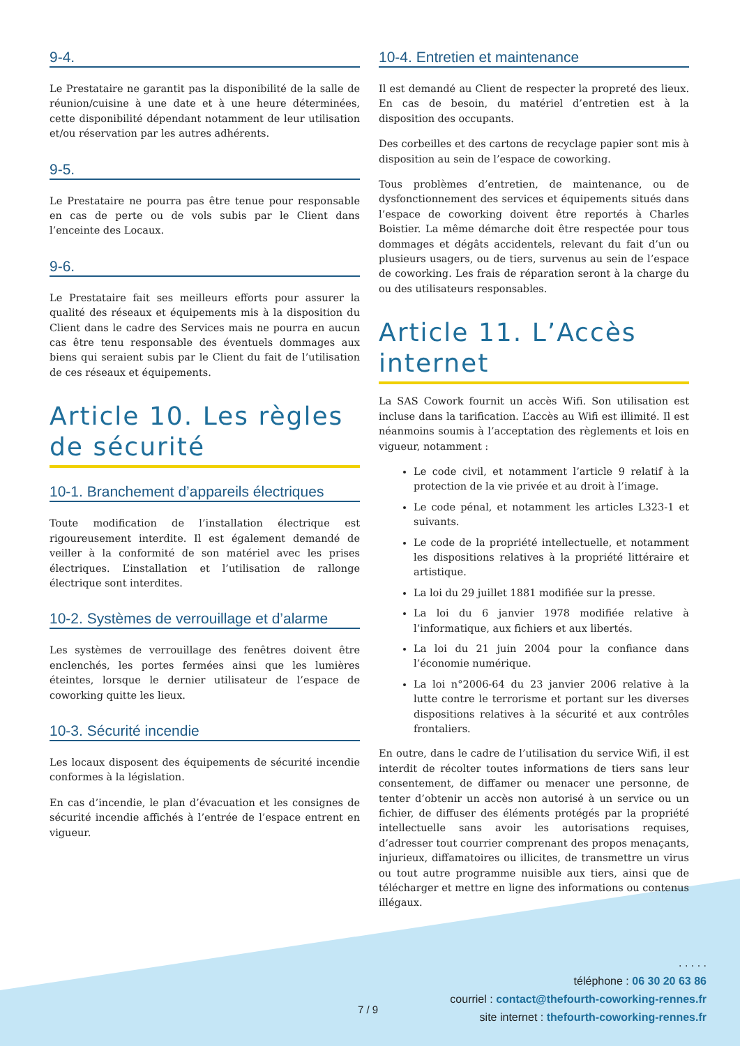9-4.
Le Prestataire ne garantit pas la disponibilité de la salle de réunion/cuisine à une date et à une heure déterminées, cette disponibilité dépendant notamment de leur utilisation et/ou réservation par les autres adhérents.
9-5.
Le Prestataire ne pourra pas être tenue pour responsable en cas de perte ou de vols subis par le Client dans l’enceinte des Locaux.
9-6.
Le Prestataire fait ses meilleurs efforts pour assurer la qualité des réseaux et équipements mis à la disposition du Client dans le cadre des Services mais ne pourra en aucun cas être tenu responsable des éventuels dommages aux biens qui seraient subis par le Client du fait de l’utilisation de ces réseaux et équipements.
Article 10. Les règles de sécurité
10-1. Branchement d’appareils électriques
Toute modification de l’installation électrique est rigoureusement interdite. Il est également demandé de veiller à la conformité de son matériel avec les prises électriques. L’installation et l’utilisation de rallonge électrique sont interdites.
10-2. Systèmes de verrouillage et d’alarme
Les systèmes de verrouillage des fenêtres doivent être enclenchés, les portes fermées ainsi que les lumières éteintes, lorsque le dernier utilisateur de l’espace de coworking quitte les lieux.
10-3. Sécurité incendie
Les locaux disposent des équipements de sécurité incendie conformes à la législation.
En cas d’incendie, le plan d’évacuation et les consignes de sécurité incendie affichés à l’entrée de l’espace entrent en vigueur.
10-4. Entretien et maintenance
Il est demandé au Client de respecter la propreté des lieux. En cas de besoin, du matériel d’entretien est à la disposition des occupants.
Des corbeilles et des cartons de recyclage papier sont mis à disposition au sein de l’espace de coworking.
Tous problèmes d’entretien, de maintenance, ou de dysfonctionnement des services et équipements situés dans l’espace de coworking doivent être reportés à Charles Boistier. La même démarche doit être respectée pour tous dommages et dégâts accidentels, relevant du fait d’un ou plusieurs usagers, ou de tiers, survenus au sein de l’espace de coworking. Les frais de réparation seront à la charge du ou des utilisateurs responsables.
Article 11. L’Accès internet
La SAS Cowork fournit un accès Wifi. Son utilisation est incluse dans la tarification. L’accès au Wifi est illimité. Il est néanmoins soumis à l’acceptation des règlements et lois en vigueur, notamment :
Le code civil, et notamment l’article 9 relatif à la protection de la vie privée et au droit à l’image.
Le code pénal, et notamment les articles L323-1 et suivants.
Le code de la propriété intellectuelle, et notamment les dispositions relatives à la propriété littéraire et artistique.
La loi du 29 juillet 1881 modifiée sur la presse.
La loi du 6 janvier 1978 modifiée relative à l’informatique, aux fichiers et aux libertés.
La loi du 21 juin 2004 pour la confiance dans l’économie numérique.
La loi n°2006-64 du 23 janvier 2006 relative à la lutte contre le terrorisme et portant sur les diverses dispositions relatives à la sécurité et aux contrôles frontaliers.
En outre, dans le cadre de l’utilisation du service Wifi, il est interdit de récolter toutes informations de tiers sans leur consentement, de diffamer ou menacer une personne, de tenter d’obtenir un accès non autorisé à un service ou un fichier, de diffuser des éléments protégés par la propriété intellectuelle sans avoir les autorisations requises, d’adresser tout courrier comprenant des propos menaçants, injurieux, diffamatoires ou illicites, de transmettre un virus ou tout autre programme nuisible aux tiers, ainsi que de télécharger et mettre en ligne des informations ou contenus illégaux.
. . . . .
téléphone : 06 30 20 63 86
courriel : contact@thefourth-coworking-rennes.fr
site internet : thefourth-coworking-rennes.fr
7 / 9